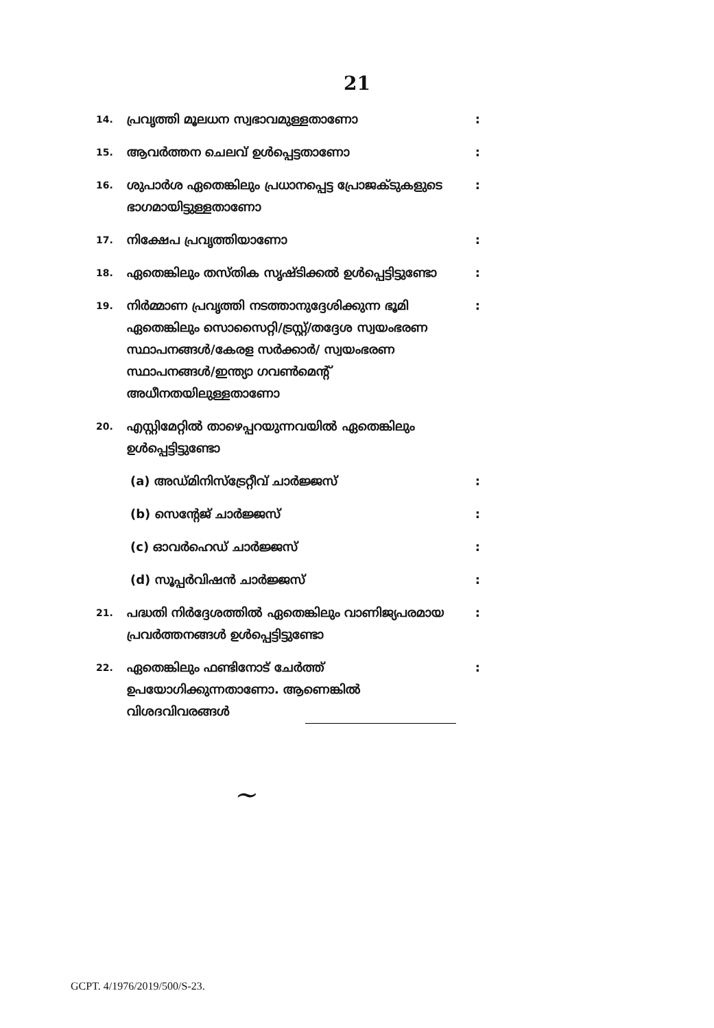21
14. പ്രവൃത്തി മൂലധന സ്വഭാവമുള്ളതാണോ:
15. ആവർത്തന ചെലവ് ഉൾപ്പെട്ടതാണോ:
16. ശുപാർശ ഏതെങ്കിലും പ്രധാനപ്പെട്ട പ്രോജക്ടുകളുടെ ഭാഗമായിട്ടുള്ളതാണോ:
17. നിക്ഷേപ പ്രവൃത്തിയാണോ:
18. ഏതെങ്കിലും തസ്തിക സൃഷ്ടിക്കൽ ഉൾപ്പെട്ടിട്ടുണ്ടോ:
19. നിർമ്മാണ പ്രവൃത്തി നടത്താനുദ്ദേശിക്കുന്ന ഭൂമി ഏതെങ്കിലും സൊസൈറ്റി/ട്രസ്റ്റ്/തദ്ദേശ സ്വയംഭരണ സ്ഥാപനങ്ങൾ/കേരള സർക്കാർ/ സ്വയംഭരണ സ്ഥാപനങ്ങൾ/ഇന്ത്യാ ഗവൺമെന്റ് അധീനതയിലുള്ളതാണോ:
20. എസ്റ്റിമേറ്റിൽ താഴെപ്പറയുന്നവയിൽ ഏതെങ്കിലും ഉൾപ്പെട്ടിട്ടുണ്ടോ
(a) അഡ്മിനിസ്ട്രേറ്റീവ് ചാർജ്ജസ്:
(b) സെന്റേജ് ചാർജ്ജസ്:
(c) ഓവർഹെഡ് ചാർജ്ജസ്:
(d) സൂപ്പർവിഷൻ ചാർജ്ജസ്:
21. പദ്ധതി നിർദ്ദേശത്തിൽ ഏതെങ്കിലും വാണിജ്യപരമായ പ്രവർത്തനങ്ങൾ ഉൾപ്പെട്ടിട്ടുണ്ടോ:
22. ഏതെങ്കിലും ഫണ്ടിനോട് ചേർത്ത് ഉപയോഗിക്കുന്നതാണോ. ആണെങ്കിൽ വിശദവിവരങ്ങൾ:
~
GCPT. 4/1976/2019/500/S-23.